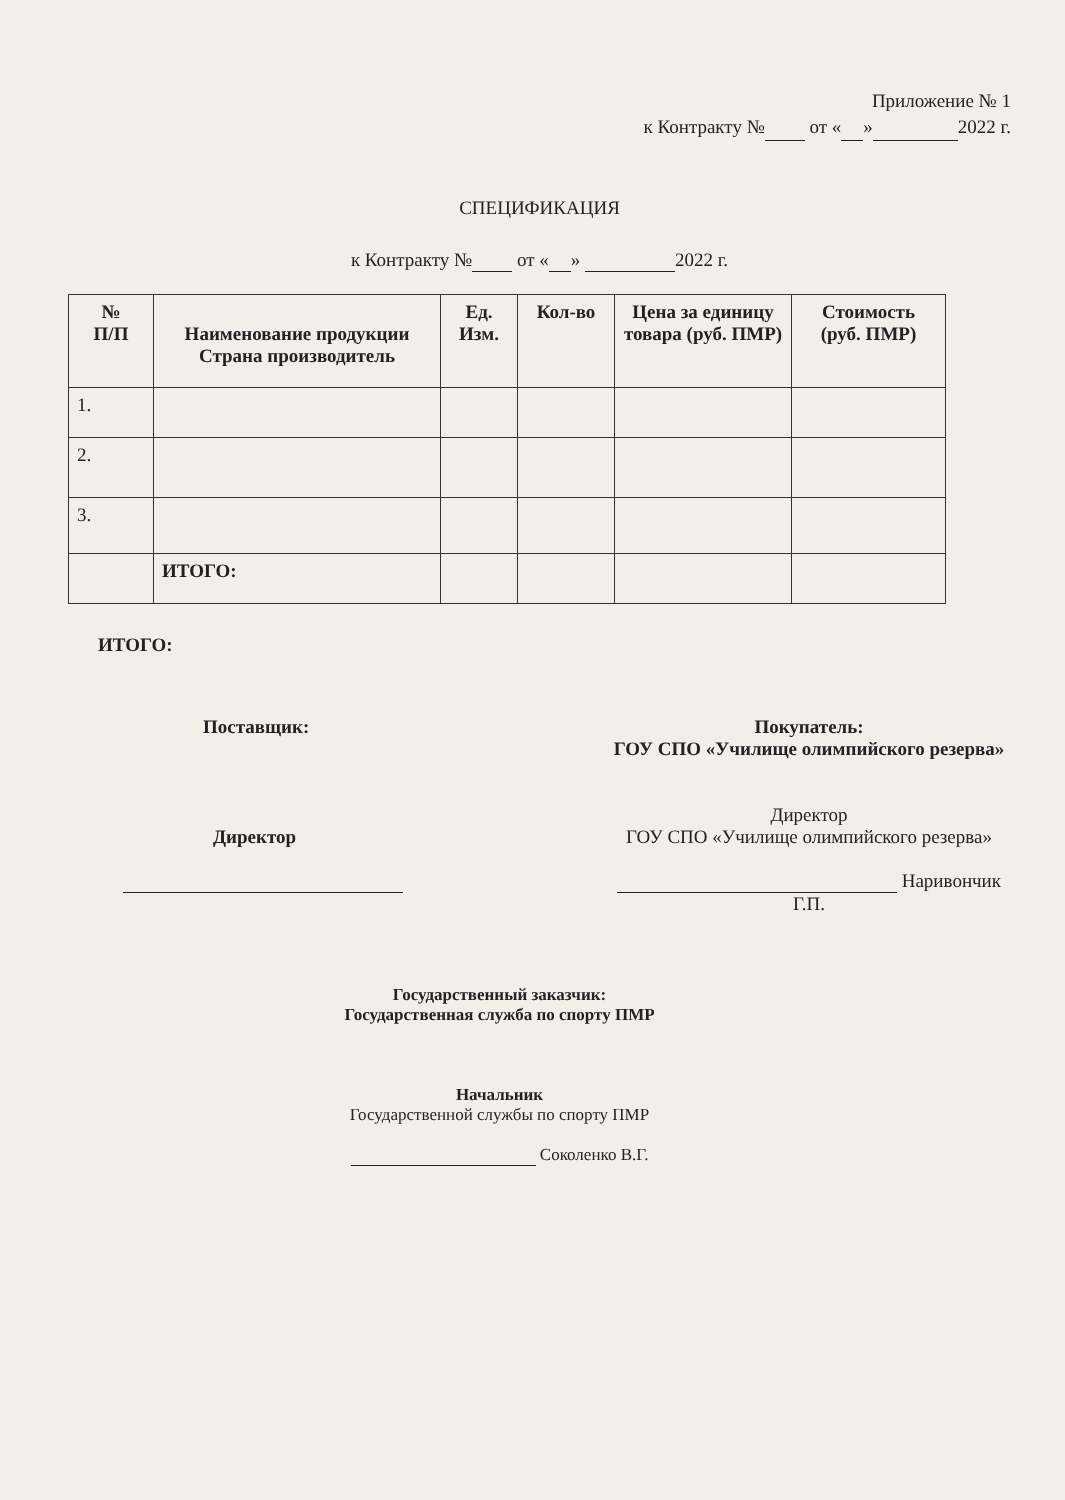Приложение № 1
к Контракту № от « » 2022 г.
СПЕЦИФИКАЦИЯ
к Контракту № от « » 2022 г.
| № П/П | Наименование продукции Страна производитель | Ед. Изм. | Кол-во | Цена за единицу товара (руб. ПМР) | Стоимость (руб. ПМР) |
| --- | --- | --- | --- | --- | --- |
| 1. | | | | | |
| 2. | | | | | |
| 3. | | | | | |
| | ИТОГО: | | | | |
ИТОГО:
Поставщик:
Директор
Покупатель:
ГОУ СПО «Училище олимпийского резерва»
Директор
ГОУ СПО «Училище олимпийского резерва»
Наривончик Г.П.
Государственный заказчик:
Государственная служба по спорту ПМР
Начальник
Государственной службы по спорту ПМР
Соколенко В.Г.